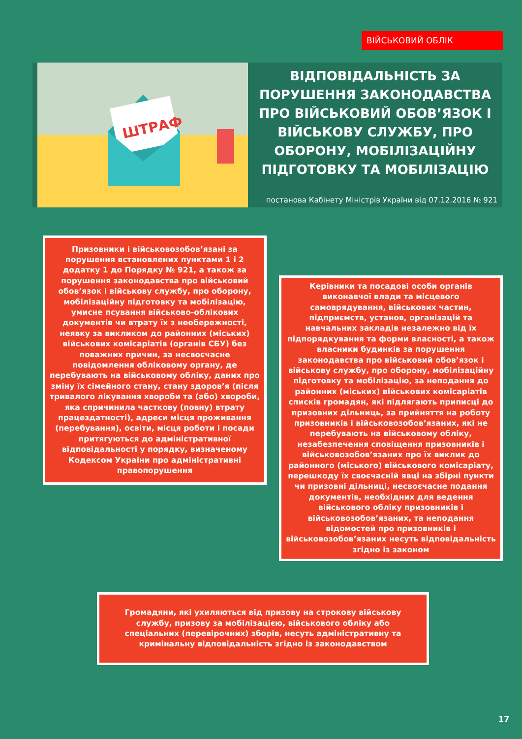ВІЙСЬКОВИЙ ОБЛІК
ШТРАФ
ВІДПОВІДАЛЬНІСТЬ ЗА ПОРУШЕННЯ ЗАКОНОДАВСТВА ПРО ВІЙСЬКОВИЙ ОБОВ’ЯЗОК І ВІЙСЬКОВУ СЛУЖБУ, ПРО ОБОРОНУ, МОБІЛІЗАЦІЙНУ ПІДГОТОВКУ ТА МОБІЛІЗАЦІЮ
постанова Кабінету Міністрів України від 07.12.2016 № 921
Призовники і військовозобов’язані за порушення встановлених пунктами 1 і 2 додатку 1 до Порядку № 921, а також за порушення законодавства про військовий обов’язок і військову службу, про оборону, мобілізаційну підготовку та мобілізацію, умисне псування військово-облікових документів чи втрату їх з необережності, неявку за викликом до районних (міських) військових комісаріатів (органів СБУ) без поважних причин, за несвоєчасне повідомлення обліковому органу, де перебувають на військовому обліку, даних про зміну їх сімейного стану, стану здоров’я (після тривалого лікування хвороби та (або) хвороби, яка спричинила часткову (повну) втрату працездатності), адреси місця проживання (перебування), освіти, місця роботи і посади притягуються до адміністративної відповідальності у порядку, визначеному Кодексом України про адміністративні правопорушення
Керівники та посадові особи органів виконавчої влади та місцевого самоврядування, військових частин, підприємств, установ, організацій та навчальних закладів незалежно від їх підпорядкування та форми власності, а також власники будинків за порушення законодавства про військовий обов’язок і військову службу, про оборону, мобілізаційну підготовку та мобілізацію, за неподання до районних (міських) військових комісаріатів списків громадян, які підлягають приписці до призовних дільниць, за прийняття на роботу призовників і військовозобов’язаних, які не перебувають на військовому обліку, незабезпечення сповіщення призовників і військовозобов’язаних про їх виклик до районного (міського) військового комісаріату, перешкоду їх своєчасній явці на збірні пункти чи призовні дільниці, несвоєчасне подання документів, необхідних для ведення військового обліку призовників і військовозобов’язаних, та неподання відомостей про призовників і військовозобов’язаних несуть відповідальність згідно із законом
Громадяни, які ухиляються від призову на строкову військову службу, призову за мобілізацією, військового обліку або спеціальних (перевірочних) зборів, несуть адміністративну та кримінальну відповідальність згідно із законодавством
17